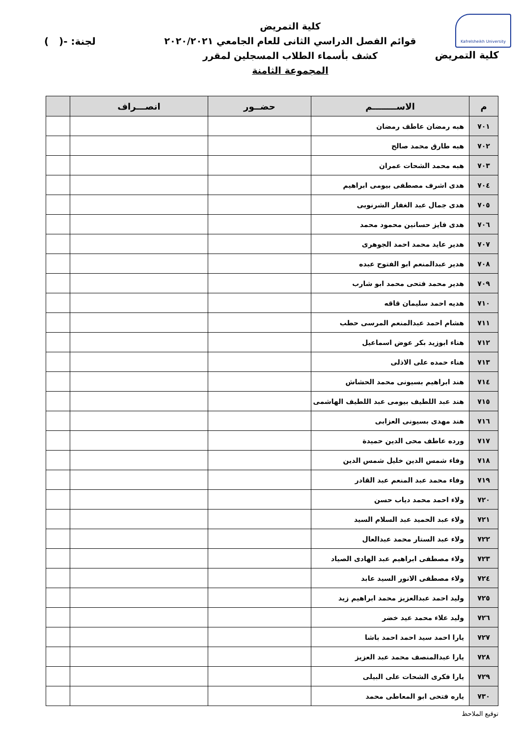Kafrelsheikh University
كلية التمريض
كلية التمريض
قوائم الفصل الدراسي الثانى للعام الجامعي ٢٠٢٠/٢٠٢١
كشف بأسماء الطلاب المسجلين لمقرر
المجموعة الثامنة
لجنة: -( )
| م | الاســــــــم | حضــور | انصـــراف | |
| --- | --- | --- | --- | --- |
| ٧٠١ | هبه رمضان عاطف رمضان | | | |
| ٧٠٢ | هبه طارق محمد صالح | | | |
| ٧٠٣ | هبه محمد الشحات عمران | | | |
| ٧٠٤ | هدى اشرف مصطفى بيومى ابراهيم | | | |
| ٧٠٥ | هدى جمال عبد الغفار الشرنوبى | | | |
| ٧٠٦ | هدى فايز حسانين محمود محمد | | | |
| ٧٠٧ | هدير عايد محمد احمد الجوهرى | | | |
| ٧٠٨ | هدير عبدالمنعم ابو الفتوح عبده | | | |
| ٧٠٩ | هدير محمد فتحى محمد ابو شارب | | | |
| ٧١٠ | هديه احمد سليمان قاقه | | | |
| ٧١١ | هشام احمد عبدالمنعم المرسى حطب | | | |
| ٧١٢ | هناء ابوزيد بكر عوض اسماعيل | | | |
| ٧١٣ | هناء حمده على الاذلى | | | |
| ٧١٤ | هند ابراهيم بسيونى محمد الحشاش | | | |
| ٧١٥ | هند عبد اللطيف بيومى عبد اللطيف الهاشمى | | | |
| ٧١٦ | هند مهدى بسيونى العزابى | | | |
| ٧١٧ | ورده عاطف محى الدين حميدة | | | |
| ٧١٨ | وفاء شمس الدين خليل شمس الدين | | | |
| ٧١٩ | وفاء محمد عبد المنعم عبد القادر | | | |
| ٧٢٠ | ولاء احمد محمد دياب حسن | | | |
| ٧٢١ | ولاء عبد الحميد عبد السلام السيد | | | |
| ٧٢٢ | ولاء عبد الستار محمد عبدالعال | | | |
| ٧٢٣ | ولاء مصطفى ابراهيم عبد الهادى الصياد | | | |
| ٧٢٤ | ولاء مصطفى الانور السيد عابد | | | |
| ٧٢٥ | وليد احمد عبدالعزيز محمد ابراهيم زيد | | | |
| ٧٢٦ | وليد علاء محمد عيد خضر | | | |
| ٧٢٧ | يارا احمد سيد احمد احمد باشا | | | |
| ٧٢٨ | يارا عبدالمنصف محمد عبد العزيز | | | |
| ٧٢٩ | يارا فكرى الشحات على البيلى | | | |
| ٧٣٠ | ياره فتحى ابو المعاطى محمد | | | |
توقيع الملاحظ